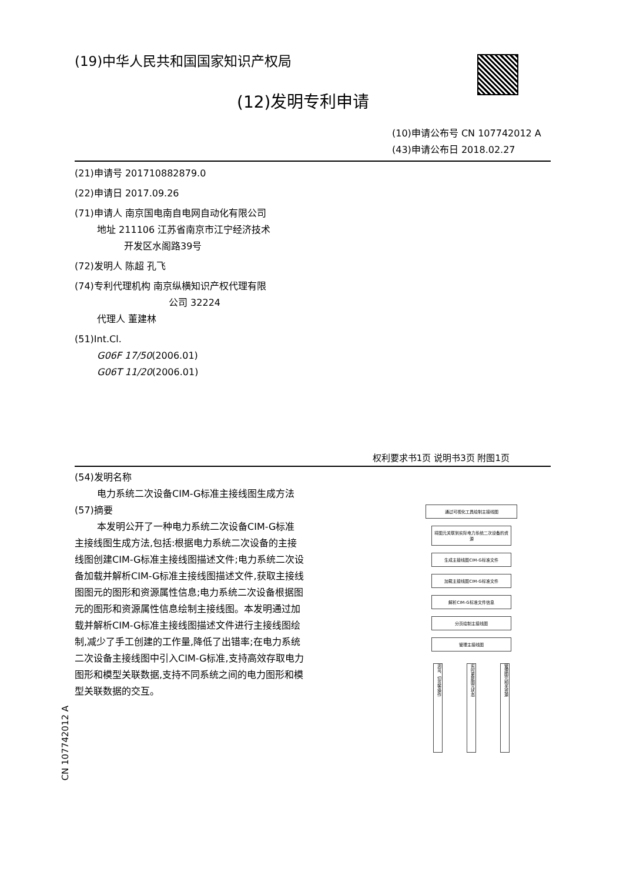(19)中华人民共和国国家知识产权局
(12)发明专利申请
(10)申请公布号 CN 107742012 A
(43)申请公布日 2018.02.27
(21)申请号 201710882879.0
(22)申请日 2017.09.26
(71)申请人 南京国电南自电网自动化有限公司
地址 211106 江苏省南京市江宁经济技术
开发区水阁路39号
(72)发明人 陈超 孔飞
(74)专利代理机构 南京纵横知识产权代理有限
公司 32224
代理人 董建林
(51)Int.Cl.
G06F 17/50(2006.01)
G06T 11/20(2006.01)
权利要求书1页 说明书3页 附图1页
(54)发明名称
电力系统二次设备CIM-G标准主接线图生成方法
(57)摘要
本发明公开了一种电力系统二次设备CIM-G标准主接线图生成方法,包括:根据电力系统二次设备的主接线图创建CIM-G标准主接线图描述文件;电力系统二次设备加载并解析CIM-G标准主接线图描述文件,获取主接线图图元的图形和资源属性信息;电力系统二次设备根据图元的图形和资源属性信息绘制主接线图。本发明通过加载并解析CIM-G标准主接线图描述文件进行主接线图绘制,减少了手工创建的工作量,降低了出错率;在电力系统二次设备主接线图中引入CIM-G标准,支持高效存取电力图形和模型关联数据,支持不同系统之间的电力图形和模型关联数据的交互。
通过可视化工具绘制主接线图
将图元关联到实际电力系统二次设备的资源
生成主接线图CIM-G标准文件
加载主接线图CIM-G标准文件
解析CIM-G标准文件信息
分页绘制主接线图
管理主接线图
浏览、切页等操作
实时更新图元状态
管理图元相关资源
CN 107742012 A